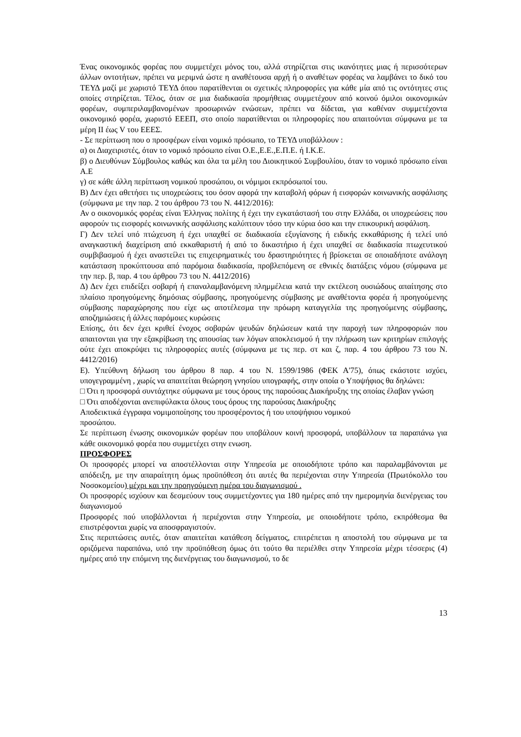Ένας οικονομικός φορέας που συμμετέχει μόνος του, αλλά στηρίζεται στις ικανότητες μιας ή περισσότερων άλλων οντοτήτων, πρέπει να μεριμνά ώστε η αναθέτουσα αρχή ή ο αναθέτων φορέας να λαμβάνει το δικό του ΤΕΥΔ μαζί με χωριστό ΤΕΥΔ όπου παρατίθενται οι σχετικές πληροφορίες για κάθε μία από τις οντότητες στις οποίες στηρίζεται. Τέλος, όταν σε μια διαδικασία προμήθειας συμμετέχουν από κοινού όμιλοι οικονομικών φορέων, συμπεριλαμβανομένων προσωρινών ενώσεων, πρέπει να δίδεται, για καθέναν συμμετέχοντα οικονομικό φορέα, χωριστό ΕΕΕΠ, στο οποίο παρατίθενται οι πληροφορίες που απαιτούνται σύμφωνα με τα μέρη ΙΙ έως V του ΕΕΕΣ.
- Σε περίπτωση που ο προσφέρων είναι νομικό πρόσωπο, το ΤΕΥΔ υποβάλλουν :
α) οι Διαχειριστές, όταν το νομικό πρόσωπο είναι Ο.Ε.,Ε.Ε.,Ε.Π.Ε. ή Ι.Κ.Ε.
β) ο Διευθύνων Σύμβουλος καθώς και όλα τα μέλη του Διοικητικού Συμβουλίου, όταν το νομικό πρόσωπο είναι Α.Ε
γ) σε κάθε άλλη περίπτωση νομικού προσώπου, οι νόμιμοι εκπρόσωποί του.
Β) Δεν έχει αθετήσει τις υποχρεώσεις του όσον αφορά την καταβολή φόρων ή εισφορών κοινωνικής ασφάλισης (σύμφωνα με την παρ. 2 του άρθρου 73 του Ν. 4412/2016):
Αν ο οικονομικός φορέας είναι Έλληνας πολίτης ή έχει την εγκατάστασή του στην Ελλάδα, οι υποχρεώσεις που αφορούν τις εισφορές κοινωνικής ασφάλισης καλύπτουν τόσο την κύρια όσο και την επικουρική ασφάλιση.
Γ) Δεν τελεί υπό πτώχευση ή έχει υπαχθεί σε διαδικασία εξυγίανσης ή ειδικής εκκαθάρισης ή τελεί υπό αναγκαστική διαχείριση από εκκαθαριστή ή από το δικαστήριο ή έχει υπαχθεί σε διαδικασία πτωχευτικού συμβιβασμού ή έχει αναστείλει τις επιχειρηματικές του δραστηριότητες ή βρίσκεται σε οποιαδήποτε ανάλογη κατάσταση προκύπτουσα από παρόμοια διαδικασία, προβλεπόμενη σε εθνικές διατάξεις νόμου (σύμφωνα με την περ. β, παρ. 4 του άρθρου 73 του Ν. 4412/2016)
Δ) Δεν έχει επιδείξει σοβαρή ή επαναλαμβανόμενη πλημμέλεια κατά την εκτέλεση ουσιώδους απαίτησης στο πλαίσιο προηγούμενης δημόσιας σύμβασης, προηγούμενης σύμβασης με αναθέτοντα φορέα ή προηγούμενης σύμβασης παραχώρησης που είχε ως αποτέλεσμα την πρόωρη καταγγελία της προηγούμενης σύμβασης, αποζημιώσεις ή άλλες παρόμοιες κυρώσεις
Επίσης, ότι δεν έχει κριθεί ένοχος σοβαρών ψευδών δηλώσεων κατά την παροχή των πληροφοριών που απαιτονται για την εξακρίβωση της απουσίας των λόγων αποκλεισμού ή την πλήρωση των κριτηρίων επιλογής ούτε έχει αποκρύψει τις πληροφορίες αυτές (σύμφωνα με τις περ. στ και ζ, παρ. 4 του άρθρου 73 του Ν. 4412/2016)
Ε). Υπεύθυνη δήλωση του άρθρου 8 παρ. 4 του Ν. 1599/1986 (ΦΕΚ Α'75), όπως εκάστοτε ισχύει, υπογεγραμμένη , χωρίς να απαιτείται θεώρηση γνησίου υπογραφής, στην οποία ο Υποψήφιος θα δηλώνει:
□ Ότι η προσφορά συντάχτηκε σύμφωνα με τους όρους της παρούσας Διακήρυξης της οποίας έλαβαν γνώση
□ Ότι αποδέχονται ανεπιφύλακτα όλους τους όρους της παρούσας Διακήρυξης
Αποδεικτικά έγγραφα νομιμοποίησης του προσφέροντος ή του υποψήφιου νομικού
προσώπου.
Σε περίπτωση ένωσης οικονομικών φορέων που υποβάλουν κοινή προσφορά, υποβάλλουν τα παραπάνω για κάθε οικονομικό φορέα που συμμετέχει στην ενωση.
ΠΡΟΣΦΟΡΕΣ
Οι προσφορές μπορεί να αποστέλλονται στην Υπηρεσία με οποιοδήποτε τρόπο και παραλαμβάνονται με απόδειξη, με την απαραίτητη όμως προϋπόθεση ότι αυτές θα περιέχονται στην Υπηρεσία (Πρωτόκολλο του Νοσοκομείου) μέχρι και την προηγούμενη ημέρα του διαγωνισμού .
Οι προσφορές ισχύουν και δεσμεύουν τους συμμετέχοντες για 180 ημέρες από την ημερομηνία διενέργειας του διαγωνισμού
Προσφορές πού υποβάλλονται ή περιέχονται στην Υπηρεσία, με οποιοδήποτε τρόπο, εκπρόθεσμα θα επιστρέφονται χωρίς να αποσφραγιστούν.
Στις περιπτώσεις αυτές, όταν απαιτείται κατάθεση δείγματος, επιτρέπεται η αποστολή του σύμφωνα με τα οριζόμενα παραπάνω, υπό την προϋπόθεση όμως ότι τούτο θα περιέλθει στην Υπηρεσία μέχρι τέσσερις (4) ημέρες από την επόμενη της διενέργειας του διαγωνισμού, το δε
13